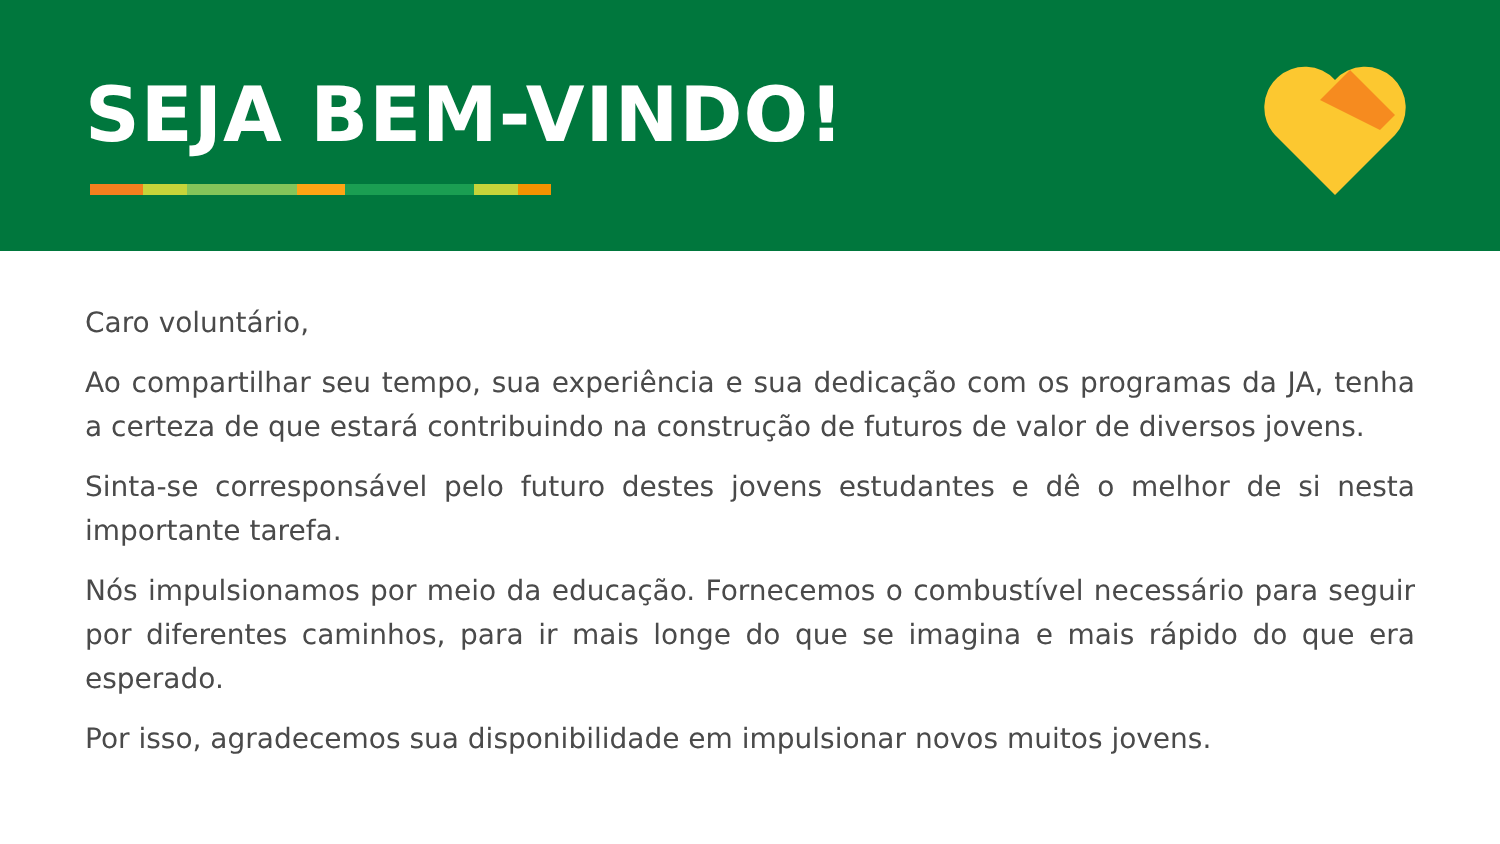SEJA BEM-VINDO!
Caro voluntário,
Ao compartilhar seu tempo, sua experiência e sua dedicação com os programas da JA, tenha a certeza de que estará contribuindo na construção de futuros de valor de diversos jovens.
Sinta-se corresponsável pelo futuro destes jovens estudantes e dê o melhor de si nesta importante tarefa.
Nós impulsionamos por meio da educação. Fornecemos o combustível necessário para seguir por diferentes caminhos, para ir mais longe do que se imagina e mais rápido do que era esperado.
Por isso, agradecemos sua disponibilidade em impulsionar novos muitos jovens.